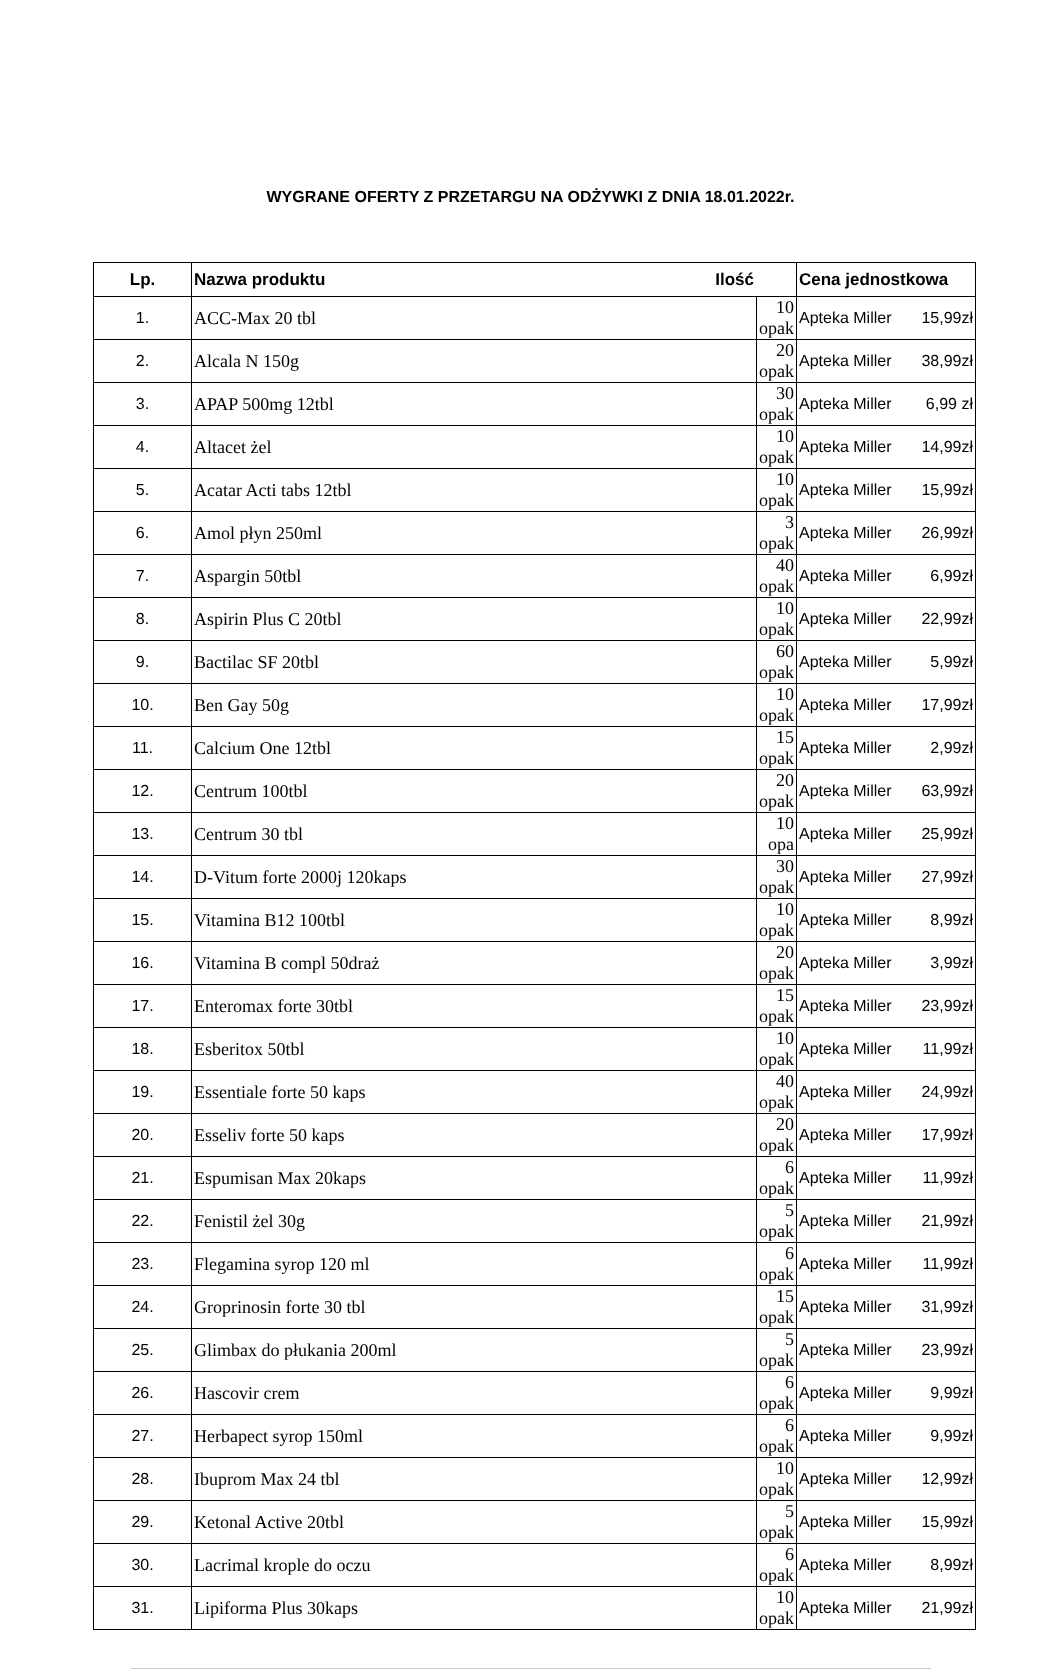WYGRANE OFERTY Z PRZETARGU NA ODŻYWKI Z DNIA 18.01.2022r.
| Lp. | Nazwa produktu Ilość | | Cena jednostkowa | |
| --- | --- | --- | --- | --- |
| 1. | ACC-Max 20 tbl | 10 opak | Apteka Miller | 15,99zł |
| 2. | Alcala N 150g | 20 opak | Apteka Miller | 38,99zł |
| 3. | APAP 500mg 12tbl | 30 opak | Apteka Miller | 6,99 zł |
| 4. | Altacet żel | 10 opak | Apteka Miller | 14,99zł |
| 5. | Acatar Acti tabs 12tbl | 10 opak | Apteka Miller | 15,99zł |
| 6. | Amol płyn 250ml | 3 opak | Apteka Miller | 26,99zł |
| 7. | Aspargin 50tbl | 40 opak | Apteka Miller | 6,99zł |
| 8. | Aspirin Plus C 20tbl | 10 opak | Apteka Miller | 22,99zł |
| 9. | Bactilac SF 20tbl | 60 opak | Apteka Miller | 5,99zł |
| 10. | Ben Gay 50g | 10 opak | Apteka Miller | 17,99zł |
| 11. | Calcium One 12tbl | 15 opak | Apteka Miller | 2,99zł |
| 12. | Centrum 100tbl | 20 opak | Apteka Miller | 63,99zł |
| 13. | Centrum 30 tbl | 10 opa | Apteka Miller | 25,99zł |
| 14. | D-Vitum forte 2000j 120kaps | 30 opak | Apteka Miller | 27,99zł |
| 15. | Vitamina B12 100tbl | 10 opak | Apteka Miller | 8,99zł |
| 16. | Vitamina B compl 50draż | 20 opak | Apteka Miller | 3,99zł |
| 17. | Enteromax forte 30tbl | 15 opak | Apteka Miller | 23,99zł |
| 18. | Esberitox 50tbl | 10 opak | Apteka Miller | 11,99zł |
| 19. | Essentiale forte 50 kaps | 40 opak | Apteka Miller | 24,99zł |
| 20. | Esseliv forte 50 kaps | 20 opak | Apteka Miller | 17,99zł |
| 21. | Espumisan Max 20kaps | 6 opak | Apteka Miller | 11,99zł |
| 22. | Fenistil żel 30g | 5 opak | Apteka Miller | 21,99zł |
| 23. | Flegamina syrop 120 ml | 6 opak | Apteka Miller | 11,99zł |
| 24. | Groprinosin forte 30 tbl | 15 opak | Apteka Miller | 31,99zł |
| 25. | Glimbax do płukania 200ml | 5 opak | Apteka Miller | 23,99zł |
| 26. | Hascovir crem | 6 opak | Apteka Miller | 9,99zł |
| 27. | Herbapect syrop 150ml | 6 opak | Apteka Miller | 9,99zł |
| 28. | Ibuprom Max 24 tbl | 10 opak | Apteka Miller | 12,99zł |
| 29. | Ketonal Active 20tbl | 5 opak | Apteka Miller | 15,99zł |
| 30. | Lacrimal krople do oczu | 6 opak | Apteka Miller | 8,99zł |
| 31. | Lipiforma Plus 30kaps | 10 opak | Apteka Miller | 21,99zł |